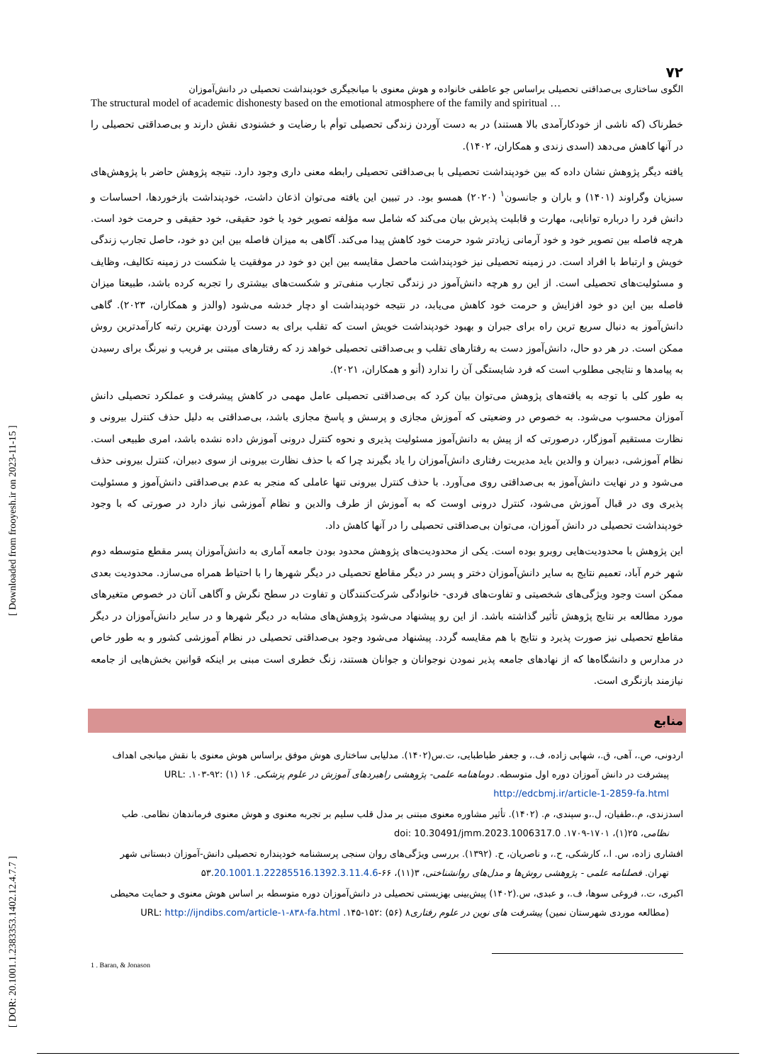[ DOR: 20.1001.1.2383353.1402.12.4.7.7 ] [ Downloaded from frooyesh.ir on 2023-11-15 ]
۷۲
الگوی ساختاری بی‌صداقتی تحصیلی براساس جو عاطفی خانواده و هوش معنوی با میانجیگری خودپنداشت تحصیلی در دانش‌آموزان
The structural model of academic dishonesty based on the emotional atmosphere of the family and spiritual …
خطرناک (که ناشی از خودکارآمدی بالا هستند) در به دست آوردن زندگی تحصیلی توأم با رضایت و خشنودی نقش دارند و بی‌صداقتی تحصیلی را در آنها کاهش می‌دهد (اسدی زندی و همکاران، ۱۴۰۲).
یافته دیگر پژوهش نشان داده که بین خودپنداشت تحصیلی با بی‌صداقتی تحصیلی رابطه معنی داری وجود دارد. نتیجه پژوهش حاضر با پژوهش‌های سبزیان وگراوند (۱۴۰۱) و باران و جانسون<sup>۱</sup> (۲۰۲۰) همسو بود. در تبیین این یافته می‌توان اذعان داشت، خودپنداشت بازخوردها، احساسات و دانش فرد را درباره توانایی، مهارت و قابلیت پذیرش بیان می‌کند که شامل سه مؤلفه تصویر خود یا خود حقیقی، خود حقیقی و حرمت خود است. هرچه فاصله بین تصویر خود و خود آرمانی زیادتر شود حرمت خود کاهش پیدا می‌کند. آگاهی به میزان فاصله بین این دو خود، حاصل تجارب زندگی خویش و ارتباط با افراد است. در زمینه تحصیلی نیز خودپنداشت ماحصل مقایسه بین این دو خود در موفقیت یا شکست در زمینه تکالیف، وظایف و مسئولیت‌های تحصیلی است. از این رو هرچه دانش‌آموز در زندگی تجارب منفی‌تر و شکست‌های بیشتری را تجربه کرده باشد، طبیعتا میزان فاصله بین این دو خود افزایش و حرمت خود کاهش می‌یابد، در نتیجه خودپنداشت او دچار خدشه می‌شود (والدز و همکاران، ۲۰۲۳). گاهی دانش‌آموز به دنبال سریع ترین راه برای جبران و بهبود خودپنداشت خویش است که تقلب برای به دست آوردن بهترین رتبه کارآمدترین روش ممکن است. در هر دو حال، دانش‌آموز دست به رفتارهای تقلب و بی‌صداقتی تحصیلی خواهد زد که رفتارهای مبتنی بر فریب و نیرنگ برای رسیدن به پیامدها و نتایجی مطلوب است که فرد شایستگی آن را ندارد (أنو و همکاران، ۲۰۲۱).
به طور کلی با توجه به یافته‌های پژوهش می‌توان بیان کرد که بی‌صداقتی تحصیلی عامل مهمی در کاهش پیشرفت و عملکرد تحصیلی دانش آموزان محسوب می‌شود. به خصوص در وضعیتی که آموزش مجازی و پرسش و پاسخ مجازی باشد، بی‌صداقتی به دلیل حذف کنترل بیرونی و نظارت مستقیم آموزگار، درصورتی که از پیش به دانش‌آموز مسئولیت پذیری و نحوه کنترل درونی آموزش داده نشده باشد، امری طبیعی است. نظام آموزشی، دبیران و والدین باید مدیریت رفتاری دانش‌آموزان را یاد بگیرند چرا که با حذف نظارت بیرونی از سوی دبیران، کنترل بیرونی حذف می‌شود و در نهایت دانش‌آموز به بی‌صداقتی روی می‌آورد. با حذف کنترل بیرونی تنها عاملی که منجر به عدم بی‌صداقتی دانش‌آموز و مسئولیت پذیری وی در قبال آموزش می‌شود، کنترل درونی اوست که به آموزش از طرف والدین و نظام آموزشی نیاز دارد در صورتی که با وجود خودپنداشت تحصیلی در دانش آموزان، می‌توان بی‌صداقتی تحصیلی را در آنها کاهش داد.
این پژوهش با محدودیت‌هایی روبرو بوده است. یکی از محدودیت‌های پژوهش محدود بودن جامعه آماری به دانش‌آموزان پسر مقطع متوسطه دوم شهر خرم آباد، تعمیم نتایج به سایر دانش‌آموزان دختر و پسر در دیگر مقاطع تحصیلی در دیگر شهرها را با احتیاط همراه می‌سازد. محدودیت بعدی ممکن است وجود ویژگی‌های شخصیتی و تفاوت‌های فردی- خانوادگی شرکت‌کنندگان و تفاوت در سطح نگرش و آگاهی آنان در خصوص متغیرهای مورد مطالعه بر نتایج پژوهش تأثیر گذاشته باشد. از این رو پیشنهاد می‌شود پژوهش‌های مشابه در دیگر شهرها و در سایر دانش‌آموزان در دیگر مقاطع تحصیلی نیز صورت پذیرد و نتایج با هم مقایسه گردد. پیشنهاد می‌شود وجود بی‌صداقتی تحصیلی در نظام آموزشی کشور و به طور خاص در مدارس و دانشگاه‌ها که از نهادهای جامعه پذیر نمودن نوجوانان و جوانان هستند، زنگ خطری است مبنی بر اینکه قوانین بخش‌هایی از جامعه نیازمند بازنگری است.
منابع
اردونی، ص.، آهی، ق.، شهابی زاده، ف.، و جعفر طباطبایی، ت.س(۱۴۰۲). مدلیابی ساختاری هوش موفق براساس هوش معنوی با نقش میانجی اهداف
پیشرفت در دانش آموزان دوره اول متوسطه. دوماهنامه علمی- پژوهشی راهبردهای آموزش در علوم پزشکی. ۱۶ (۱) :۹۲-۱۰۳. URL: http://edcbmj.ir/article-1-2859-fa.html
اسدزندی، م.،طفیان، ل.،و سپندی، م. (۱۴۰۲). تأثیر مشاوره معنوی مبتنی بر مدل قلب سلیم بر تجربه معنوی و هوش معنوی فرماندهان نظامی. طب
نظامی، ۲۵(۱)، ۱۷۰۱-۱۷۰۹. doi: 10.30491/jmm.2023.1006317.0
افشاری زاده، س. ا.، کارشکی، ح.، و ناصریان، ح. (۱۳۹۲). بررسی ویژگی‌های روان سنجی پرسشنامه خودپنداره تحصیلی دانش-آموزان دبستانی شهر
تهران. فصلنامه علمی - پژوهشی روش‌ها و مدل‌های روانشناختی، ۳(۱۱)، ۶۶-۵۳.20.1001.1.22285516.1392.3.11.4.6
اکبری، ت.، فروغی سوها، ف.، و عبدی، س.(۱۴۰۲) پیش‌بینی بهزیستی تحصیلی در دانش‌آموزان دوره متوسطه بر اساس هوش معنوی و حمایت محیطی
(مطالعه موردی شهرستان نمین) پیشرفت های نوین در علوم رفتاری۸ (۵۶) :۱۵۲-۱۴۵. URL: http://ijndibs.com/article-۱-۸۳۸-fa.html
1 . Baran, & Jonason